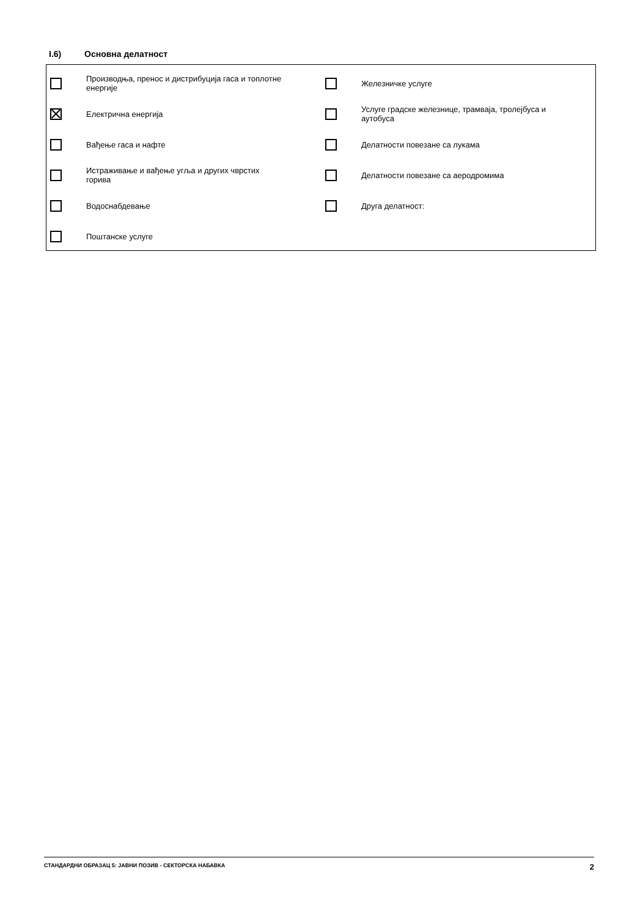I.6) Основна делатност
Производња, пренос и дистрибуција гаса и топлотне енергије
Железничке услуге
Електрична енергија
Услуге градске железнице, трамваја, тролејбуса и аутобуса
Вађење гаса и нафте
Делатности повезане са лукама
Истраживање и вађење угља и других чврстих горива
Делатности повезане са аеродромима
Водоснабдевање
Друга делатност:
Поштанске услуге
СТАНДАРДНИ ОБРАЗАЦ 5: ЈАВНИ ПОЗИВ - СЕКТОРСКА НАБАВКА 2